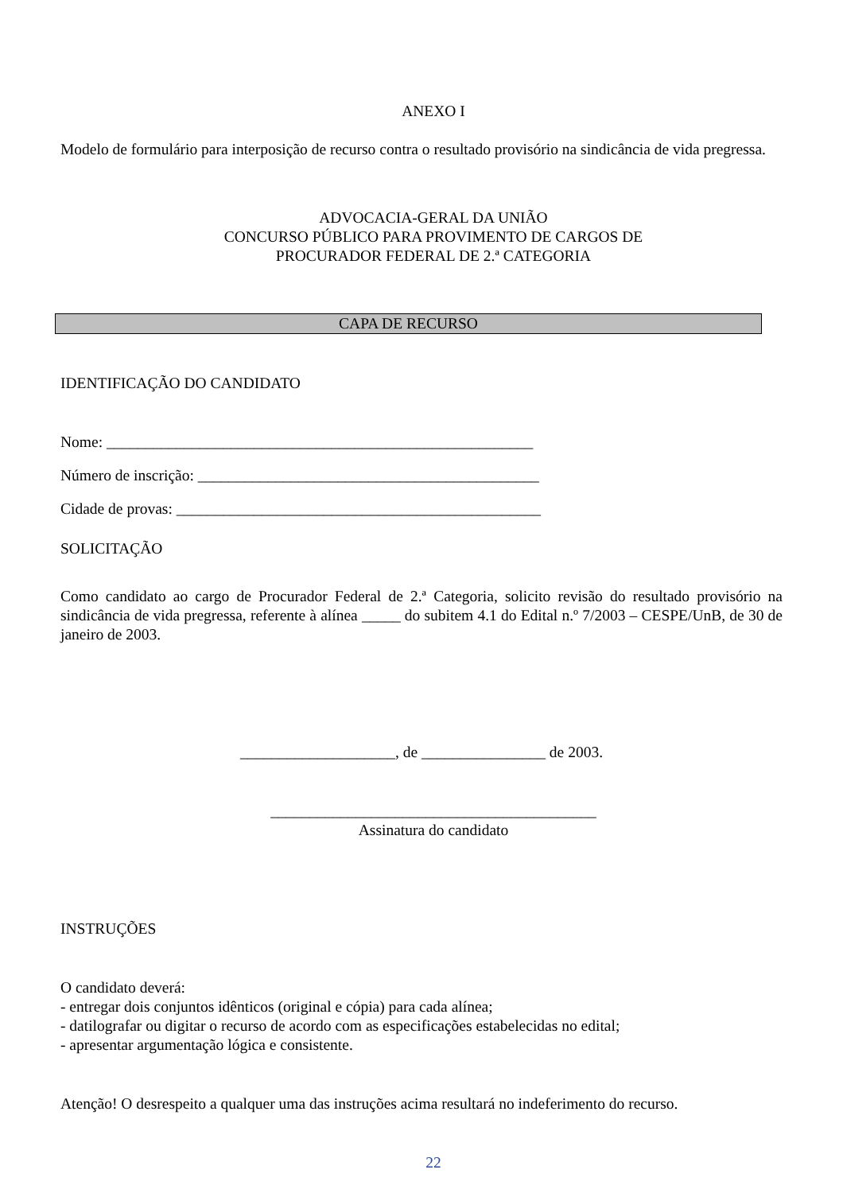ANEXO I
Modelo de formulário para interposição de recurso contra o resultado provisório na sindicância de vida pregressa.
ADVOCACIA-GERAL DA UNIÃO
CONCURSO PÚBLICO PARA PROVIMENTO DE CARGOS DE
PROCURADOR FEDERAL DE 2.ª CATEGORIA
CAPA DE RECURSO
IDENTIFICAÇÃO DO CANDIDATO
Nome: _______________________________________________________
Número de inscrição: ____________________________________________
Cidade de provas: _______________________________________________
SOLICITAÇÃO
Como candidato ao cargo de Procurador Federal de 2.ª Categoria, solicito revisão do resultado provisório na sindicância de vida pregressa, referente à alínea _____ do subitem 4.1 do Edital n.º 7/2003 – CESPE/UnB, de 30 de janeiro de 2003.
____________________, de ________________ de 2003.
__________________________________________
Assinatura do candidato
INSTRUÇÕES
O candidato deverá:
- entregar dois conjuntos idênticos (original e cópia) para cada alínea;
- datilografar ou digitar o recurso de acordo com as especificações estabelecidas no edital;
- apresentar argumentação lógica e consistente.
Atenção! O desrespeito a qualquer uma das instruções acima resultará no indeferimento do recurso.
22